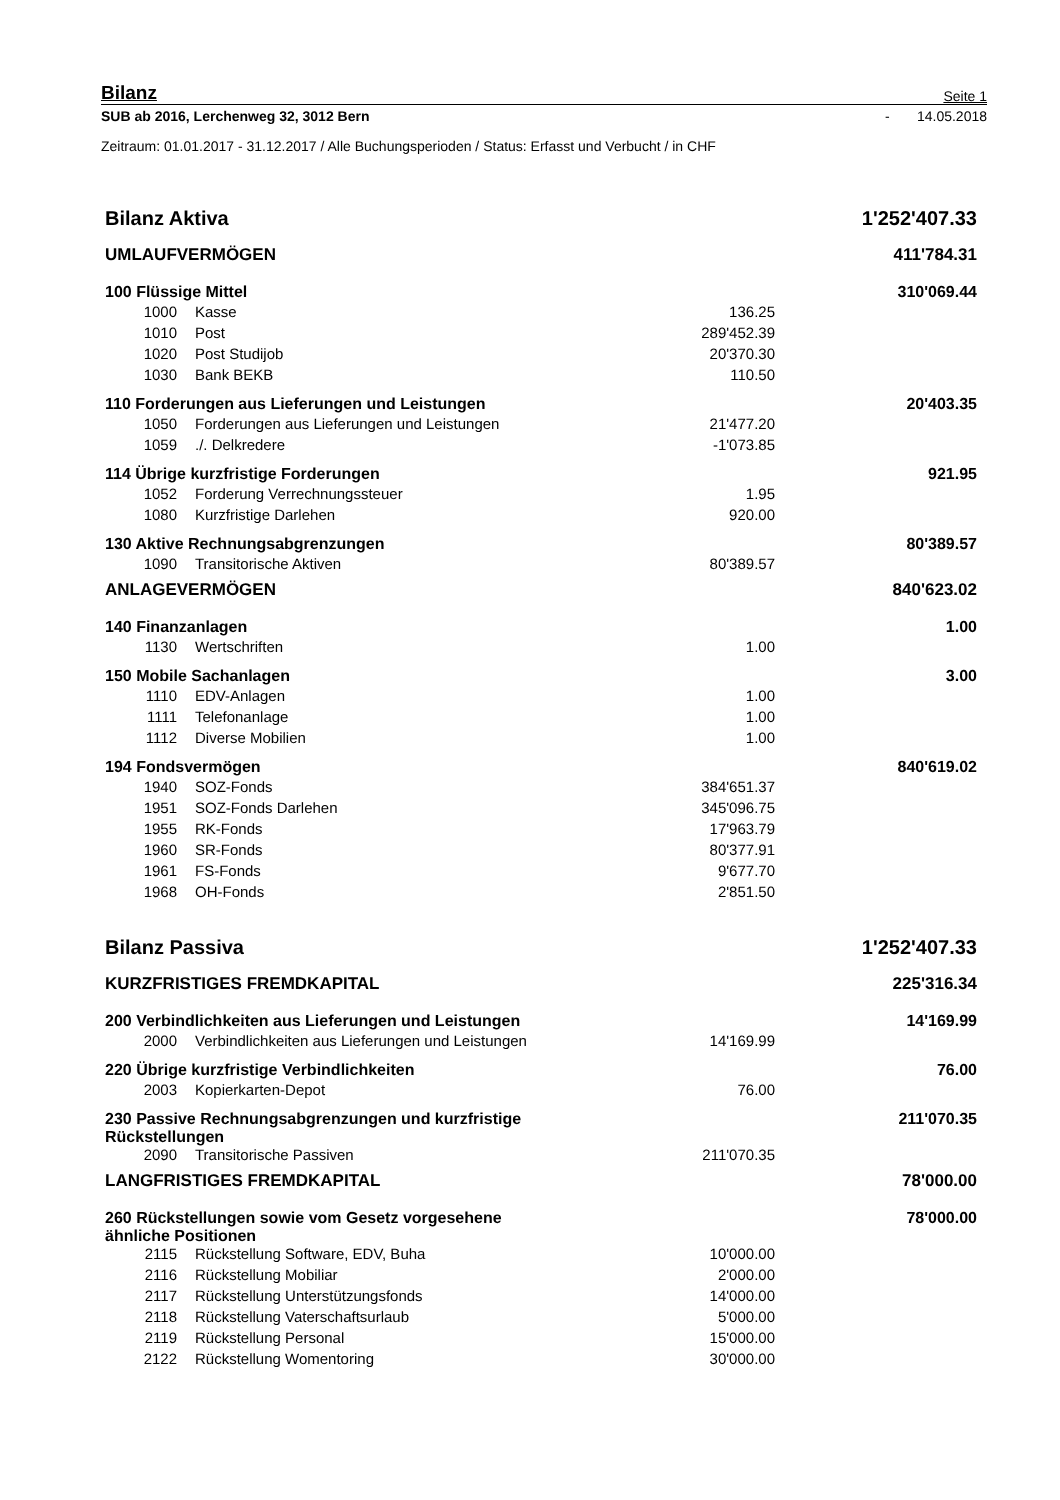Bilanz Seite 1
SUB ab 2016, Lerchenweg 32, 3012 Bern - 14.05.2018
Zeitraum: 01.01.2017 - 31.12.2017 / Alle Buchungsperioden / Status: Erfasst und Verbucht / in CHF
| Bilanz Aktiva | | | 1'252'407.33 |
| UMLAUFVERMÖGEN | | | 411'784.31 |
| 100 Flüssige Mittel | | | 310'069.44 |
| 1000 | Kasse | 136.25 | |
| 1010 | Post | 289'452.39 | |
| 1020 | Post Studijob | 20'370.30 | |
| 1030 | Bank BEKB | 110.50 | |
| 110 Forderungen aus Lieferungen und Leistungen | | | 20'403.35 |
| 1050 | Forderungen aus Lieferungen und Leistungen | 21'477.20 | |
| 1059 | ./. Delkredere | -1'073.85 | |
| 114 Übrige kurzfristige Forderungen | | | 921.95 |
| 1052 | Forderung Verrechnungssteuer | 1.95 | |
| 1080 | Kurzfristige Darlehen | 920.00 | |
| 130 Aktive Rechnungsabgrenzungen | | | 80'389.57 |
| 1090 | Transitorische Aktiven | 80'389.57 | |
| ANLAGEVERMÖGEN | | | 840'623.02 |
| 140 Finanzanlagen | | | 1.00 |
| 1130 | Wertschriften | 1.00 | |
| 150 Mobile Sachanlagen | | | 3.00 |
| 1110 | EDV-Anlagen | 1.00 | |
| 1111 | Telefonanlage | 1.00 | |
| 1112 | Diverse Mobilien | 1.00 | |
| 194 Fondsvermögen | | | 840'619.02 |
| 1940 | SOZ-Fonds | 384'651.37 | |
| 1951 | SOZ-Fonds Darlehen | 345'096.75 | |
| 1955 | RK-Fonds | 17'963.79 | |
| 1960 | SR-Fonds | 80'377.91 | |
| 1961 | FS-Fonds | 9'677.70 | |
| 1968 | OH-Fonds | 2'851.50 | |
| Bilanz Passiva | | | 1'252'407.33 |
| KURZFRISTIGES FREMDKAPITAL | | | 225'316.34 |
| 200 Verbindlichkeiten aus Lieferungen und Leistungen | | | 14'169.99 |
| 2000 | Verbindlichkeiten aus Lieferungen und Leistungen | 14'169.99 | |
| 220 Übrige kurzfristige Verbindlichkeiten | | | 76.00 |
| 2003 | Kopierkarten-Depot | 76.00 | |
| 230 Passive Rechnungsabgrenzungen und kurzfristige Rückstellungen | | | 211'070.35 |
| 2090 | Transitorische Passiven | 211'070.35 | |
| LANGFRISTIGES FREMDKAPITAL | | | 78'000.00 |
| 260 Rückstellungen sowie vom Gesetz vorgesehene ähnliche Positionen | | | 78'000.00 |
| 2115 | Rückstellung Software, EDV, Buha | 10'000.00 | |
| 2116 | Rückstellung Mobiliar | 2'000.00 | |
| 2117 | Rückstellung Unterstützungsfonds | 14'000.00 | |
| 2118 | Rückstellung Vaterschaftsurlaub | 5'000.00 | |
| 2119 | Rückstellung Personal | 15'000.00 | |
| 2122 | Rückstellung Womentoring | 30'000.00 | |